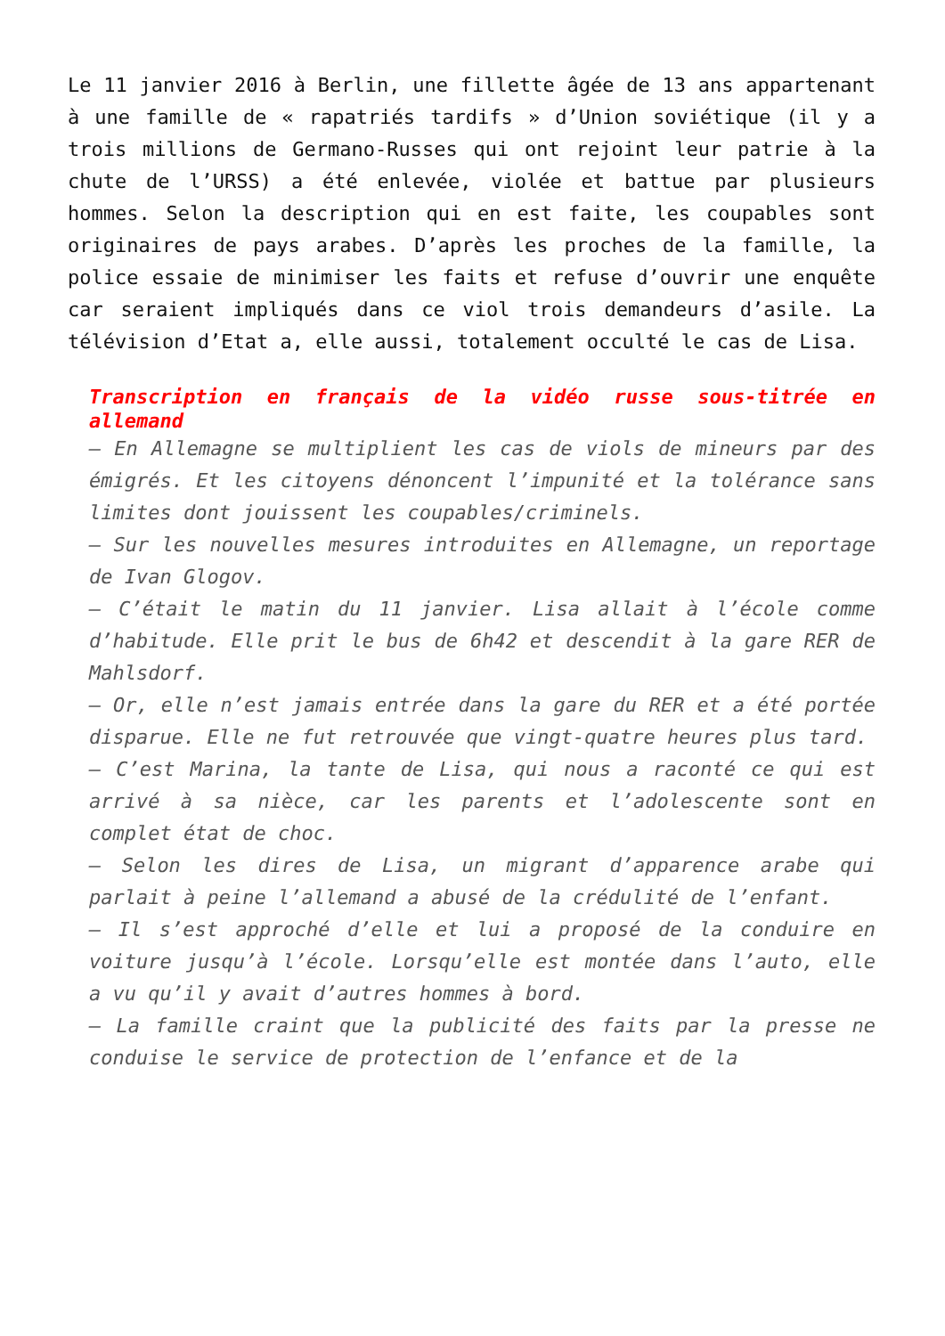Le 11 janvier 2016 à Berlin, une fillette âgée de 13 ans appartenant à une famille de « rapatriés tardifs » d’Union soviétique (il y a trois millions de Germano-Russes qui ont rejoint leur patrie à la chute de l’URSS) a été enlevée, violée et battue par plusieurs hommes. Selon la description qui en est faite, les coupables sont originaires de pays arabes. D’après les proches de la famille, la police essaie de minimiser les faits et refuse d’ouvrir une enquête car seraient impliqués dans ce viol trois demandeurs d’asile. La télévision d’Etat a, elle aussi, totalement occulté le cas de Lisa.
Transcription en français de la vidéo russe sous-titrée en allemand
– En Allemagne se multiplient les cas de viols de mineurs par des émigrés. Et les citoyens dénoncent l’impunité et la tolérance sans limites dont jouissent les coupables/criminels.
– Sur les nouvelles mesures introduites en Allemagne, un reportage de Ivan Glogov.
– C’était le matin du 11 janvier. Lisa allait à l’école comme d’habitude. Elle prit le bus de 6h42 et descendit à la gare RER de Mahlsdorf.
– Or, elle n’est jamais entrée dans la gare du RER et a été portée disparue. Elle ne fut retrouvée que vingt-quatre heures plus tard.
– C’est Marina, la tante de Lisa, qui nous a raconté ce qui est arrivé à sa nièce, car les parents et l’adolescente sont en complet état de choc.
– Selon les dires de Lisa, un migrant d’apparence arabe qui parlait à peine l’allemand a abusé de la crédulité de l’enfant.
– Il s’est approché d’elle et lui a proposé de la conduire en voiture jusqu’à l’école. Lorsqu’elle est montée dans l’auto, elle a vu qu’il y avait d’autres hommes à bord.
– La famille craint que la publicité des faits par la presse ne conduise le service de protection de l’enfance et de la